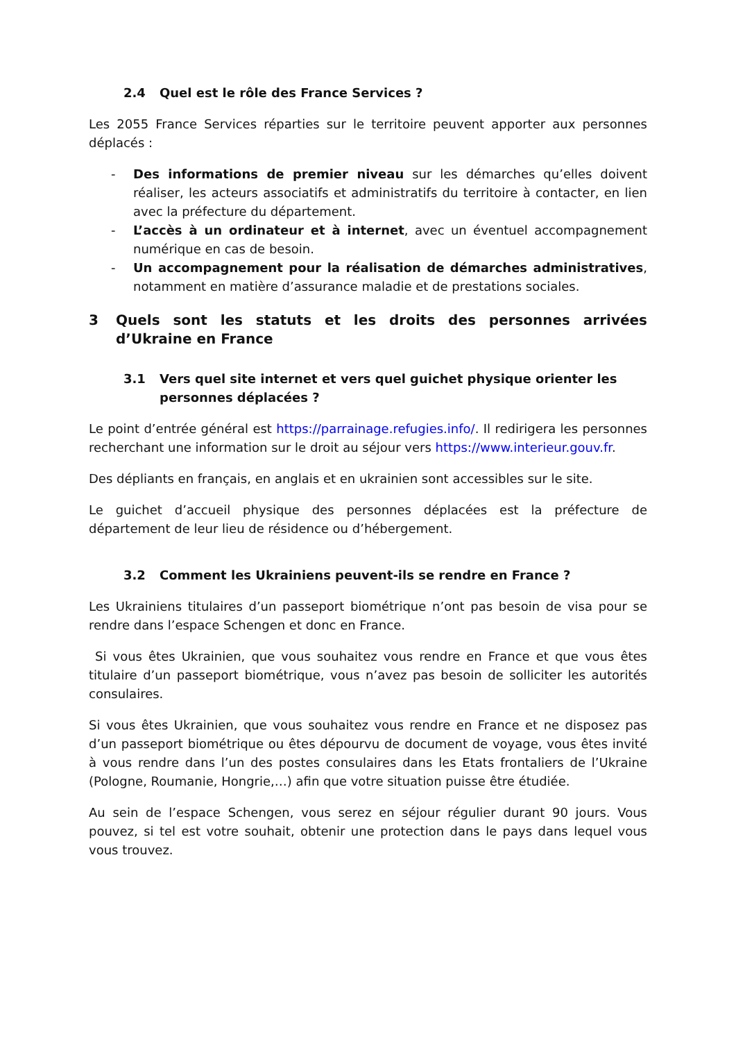2.4 Quel est le rôle des France Services ?
Les 2055 France Services réparties sur le territoire peuvent apporter aux personnes déplacés :
- Des informations de premier niveau sur les démarches qu’elles doivent réaliser, les acteurs associatifs et administratifs du territoire à contacter, en lien avec la préfecture du département.
- L’accès à un ordinateur et à internet, avec un éventuel accompagnement numérique en cas de besoin.
- Un accompagnement pour la réalisation de démarches administratives, notamment en matière d’assurance maladie et de prestations sociales.
3 Quels sont les statuts et les droits des personnes arrivées d’Ukraine en France
3.1 Vers quel site internet et vers quel guichet physique orienter les personnes déplacées ?
Le point d’entrée général est https://parrainage.refugies.info/. Il redirigera les personnes recherchant une information sur le droit au séjour vers https://www.interieur.gouv.fr.
Des dépliants en français, en anglais et en ukrainien sont accessibles sur le site.
Le guichet d’accueil physique des personnes déplacées est la préfecture de département de leur lieu de résidence ou d’hébergement.
3.2 Comment les Ukrainiens peuvent-ils se rendre en France ?
Les Ukrainiens titulaires d’un passeport biométrique n’ont pas besoin de visa pour se rendre dans l’espace Schengen et donc en France.
Si vous êtes Ukrainien, que vous souhaitez vous rendre en France et que vous êtes titulaire d’un passeport biométrique, vous n’avez pas besoin de solliciter les autorités consulaires.
Si vous êtes Ukrainien, que vous souhaitez vous rendre en France et ne disposez pas d’un passeport biométrique ou êtes dépourvu de document de voyage, vous êtes invité à vous rendre dans l’un des postes consulaires dans les Etats frontaliers de l’Ukraine (Pologne, Roumanie, Hongrie,…) afin que votre situation puisse être étudiée.
Au sein de l’espace Schengen, vous serez en séjour régulier durant 90 jours. Vous pouvez, si tel est votre souhait, obtenir une protection dans le pays dans lequel vous vous trouvez.